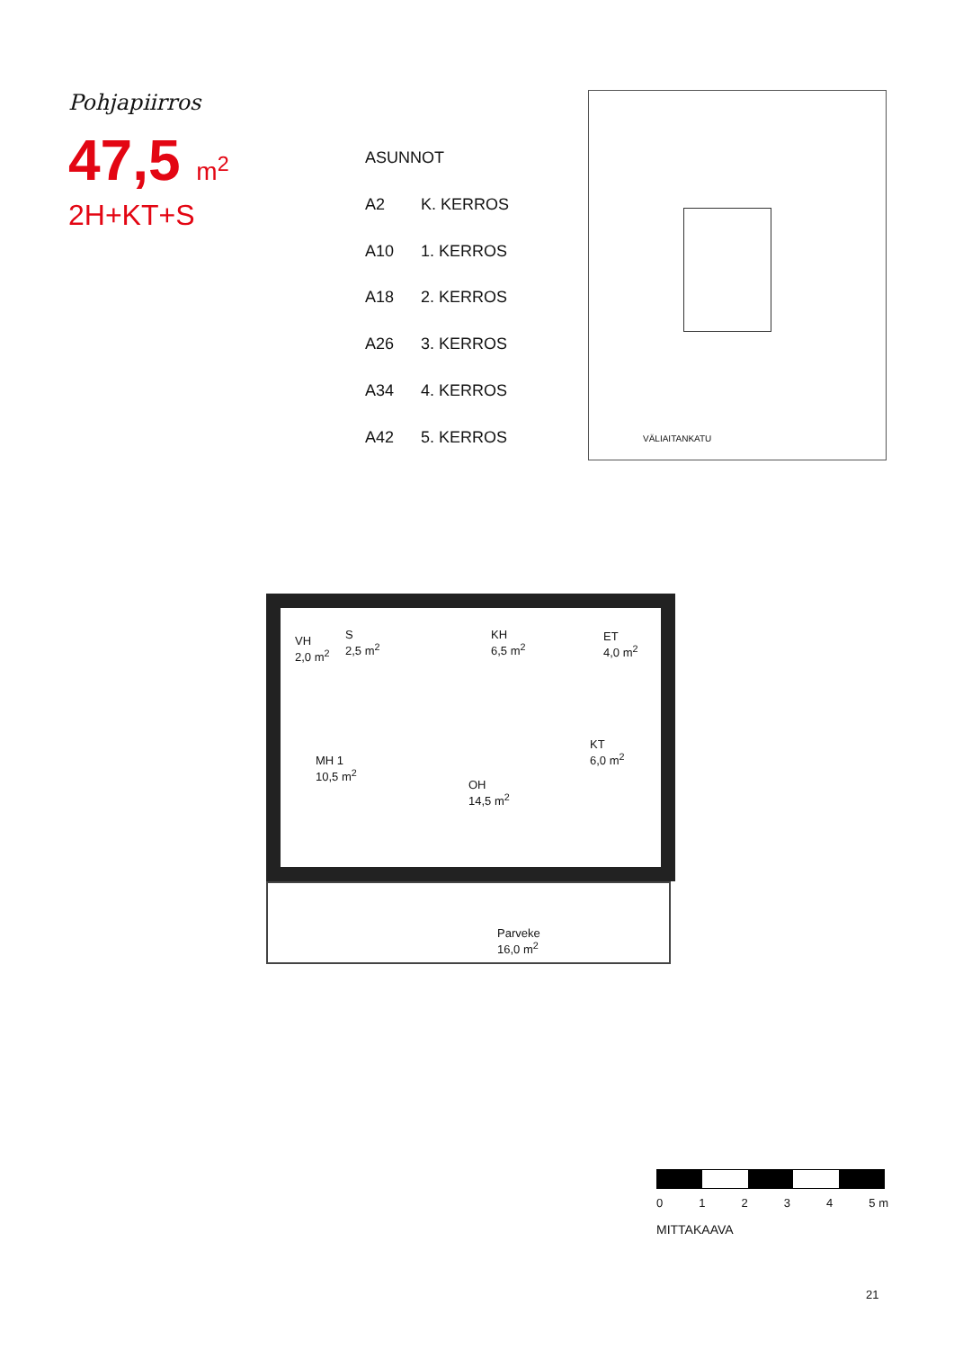Pohjapiirros
47,5 m<sup>2</sup>
2H+KT+S
| ASUNNOT | |
| --- | --- |
| A2 | K. KERROS |
| A10 | 1. KERROS |
| A18 | 2. KERROS |
| A26 | 3. KERROS |
| A34 | 4. KERROS |
| A42 | 5. KERROS |
VÄLIAITANKATU
VH
2,0 m<sup>2</sup>
S
2,5 m<sup>2</sup>
KH
6,5 m<sup>2</sup>
ET
4,0 m<sup>2</sup>
MH 1
10,5 m<sup>2</sup>
KT
6,0 m<sup>2</sup>
OH
14,5 m<sup>2</sup>
Parveke
16,0 m<sup>2</sup>
01234 5 m
MITTAKAAVA
21